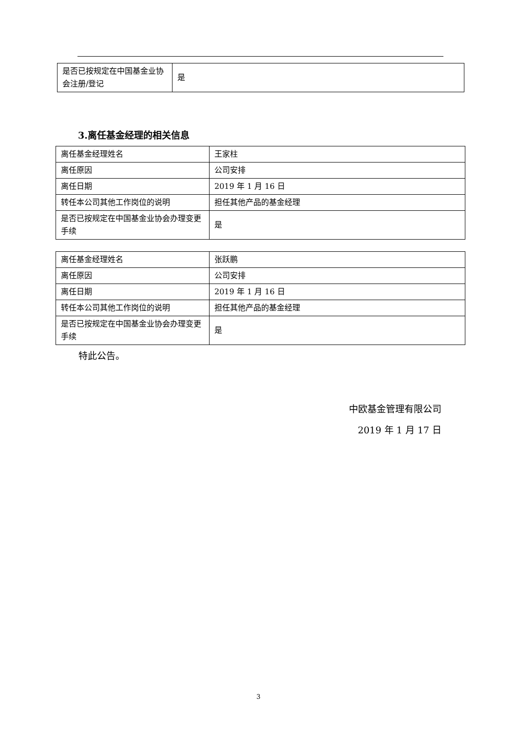| 是否已按规定在中国基金业协会注册/登记 | 是 |
3.离任基金经理的相关信息
| 离任基金经理姓名 | 王家柱 |
| 离任原因 | 公司安排 |
| 离任日期 | 2019 年 1 月 16 日 |
| 转任本公司其他工作岗位的说明 | 担任其他产品的基金经理 |
| 是否已按规定在中国基金业协会办理变更手续 | 是 |
| 离任基金经理姓名 | 张跃鹏 |
| 离任原因 | 公司安排 |
| 离任日期 | 2019 年 1 月 16 日 |
| 转任本公司其他工作岗位的说明 | 担任其他产品的基金经理 |
| 是否已按规定在中国基金业协会办理变更手续 | 是 |
特此公告。
中欧基金管理有限公司
2019 年 1 月 17 日
3